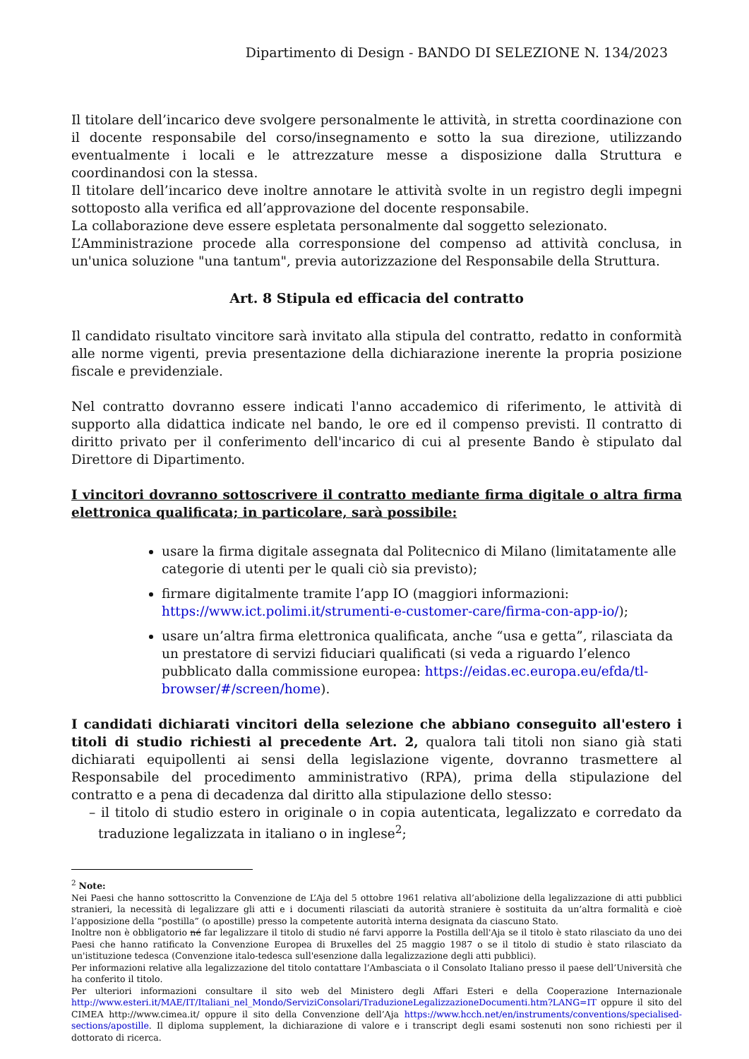Dipartimento di Design - BANDO DI SELEZIONE N. 134/2023
Il titolare dell’incarico deve svolgere personalmente le attività, in stretta coordinazione con il docente responsabile del corso/insegnamento e sotto la sua direzione, utilizzando eventualmente i locali e le attrezzature messe a disposizione dalla Struttura e coordinandosi con la stessa.
Il titolare dell’incarico deve inoltre annotare le attività svolte in un registro degli impegni sottoposto alla verifica ed all’approvazione del docente responsabile.
La collaborazione deve essere espletata personalmente dal soggetto selezionato.
L’Amministrazione procede alla corresponsione del compenso ad attività conclusa, in un'unica soluzione "una tantum", previa autorizzazione del Responsabile della Struttura.
Art. 8 Stipula ed efficacia del contratto
Il candidato risultato vincitore sarà invitato alla stipula del contratto, redatto in conformità alle norme vigenti, previa presentazione della dichiarazione inerente la propria posizione fiscale e previdenziale.
Nel contratto dovranno essere indicati l'anno accademico di riferimento, le attività di supporto alla didattica indicate nel bando, le ore ed il compenso previsti. Il contratto di diritto privato per il conferimento dell'incarico di cui al presente Bando è stipulato dal Direttore di Dipartimento.
I vincitori dovranno sottoscrivere il contratto mediante firma digitale o altra firma elettronica qualificata; in particolare, sarà possibile:
usare la firma digitale assegnata dal Politecnico di Milano (limitatamente alle categorie di utenti per le quali ciò sia previsto);
firmare digitalmente tramite l’app IO (maggiori informazioni: https://www.ict.polimi.it/strumenti-e-customer-care/firma-con-app-io/);
usare un’altra firma elettronica qualificata, anche “usa e getta”, rilasciata da un prestatore di servizi fiduciari qualificati (si veda a riguardo l’elenco pubblicato dalla commissione europea: https://eidas.ec.europa.eu/efda/tl-browser/#/screen/home).
I candidati dichiarati vincitori della selezione che abbiano conseguito all'estero i titoli di studio richiesti al precedente Art. 2, qualora tali titoli non siano già stati dichiarati equipollenti ai sensi della legislazione vigente, dovranno trasmettere al Responsabile del procedimento amministrativo (RPA), prima della stipulazione del contratto e a pena di decadenza dal diritto alla stipulazione dello stesso:
– il titolo di studio estero in originale o in copia autenticata, legalizzato e corredato da traduzione legalizzata in italiano o in inglese<sup>2</sup>;
<sup>2</sup> Note:
Nei Paesi che hanno sottoscritto la Convenzione de L’Aja del 5 ottobre 1961 relativa all’abolizione della legalizzazione di atti pubblici stranieri, la necessità di legalizzare gli atti e i documenti rilasciati da autorità straniere è sostituita da un’altra formalità e cioè l’apposizione della “postilla” (o apostille) presso la competente autorità interna designata da ciascuno Stato.
Inoltre non è obbligatorio né far legalizzare il titolo di studio né farvi apporre la Postilla dell'Aja se il titolo è stato rilasciato da uno dei Paesi che hanno ratificato la Convenzione Europea di Bruxelles del 25 maggio 1987 o se il titolo di studio è stato rilasciato da un'istituzione tedesca (Convenzione italo-tedesca sull'esenzione dalla legalizzazione degli atti pubblici).
Per informazioni relative alla legalizzazione del titolo contattare l’Ambasciata o il Consolato Italiano presso il paese dell’Università che ha conferito il titolo.
Per ulteriori informazioni consultare il sito web del Ministero degli Affari Esteri e della Cooperazione Internazionale http://www.esteri.it/MAE/IT/Italiani_nel_Mondo/ServiziConsolari/TraduzioneLegalizzazioneDocumenti.htm?LANG=IT oppure il sito del CIMEA http://www.cimea.it/ oppure il sito della Convenzione dell’Aja https://www.hcch.net/en/instruments/conventions/specialised-sections/apostille. Il diploma supplement, la dichiarazione di valore e i transcript degli esami sostenuti non sono richiesti per il dottorato di ricerca.